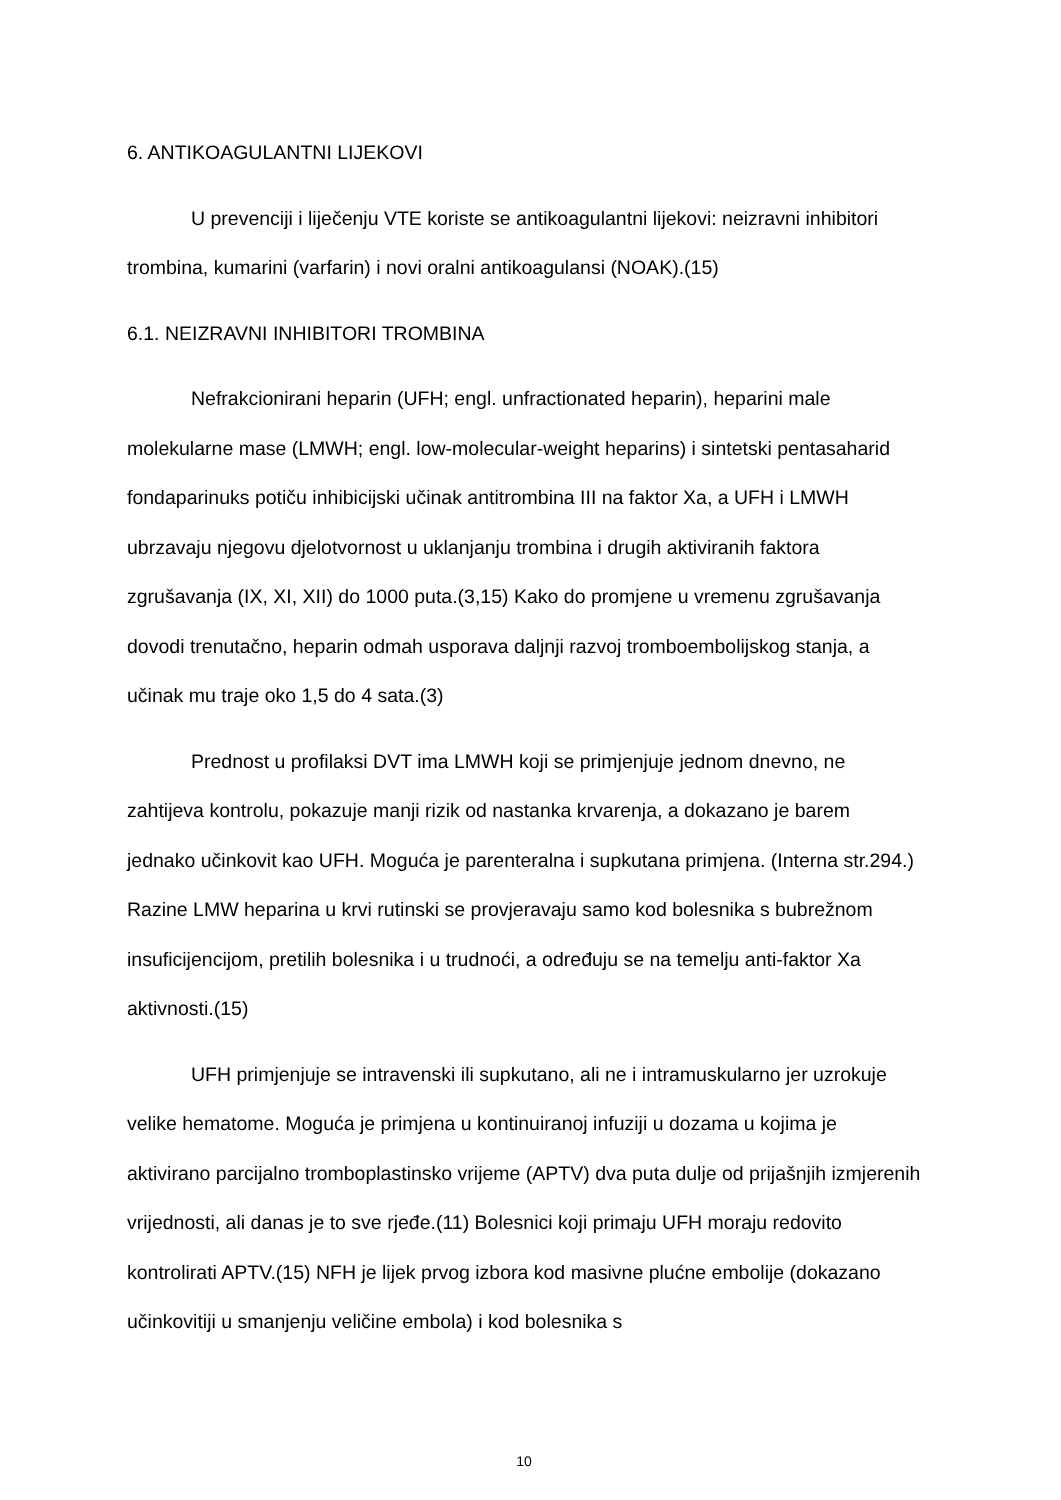6. ANTIKOAGULANTNI LIJEKOVI
U prevenciji i liječenju VTE koriste se antikoagulantni lijekovi: neizravni inhibitori trombina, kumarini (varfarin) i novi oralni antikoagulansi (NOAK).(15)
6.1. NEIZRAVNI INHIBITORI TROMBINA
Nefrakcionirani heparin (UFH; engl. unfractionated heparin), heparini male molekularne mase (LMWH; engl. low-molecular-weight heparins) i sintetski pentasaharid fondaparinuks potiču inhibicijski učinak antitrombina III na faktor Xa, a UFH i LMWH ubrzavaju njegovu djelotvornost u uklanjanju trombina i drugih aktiviranih faktora zgrušavanja (IX, XI, XII) do 1000 puta.(3,15) Kako do promjene u vremenu zgrušavanja dovodi trenutačno, heparin odmah usporava daljnji razvoj tromboembolijskog stanja, a učinak mu traje oko 1,5 do 4 sata.(3)
Prednost u profilaksi DVT ima LMWH koji se primjenjuje jednom dnevno, ne zahtijeva kontrolu, pokazuje manji rizik od nastanka krvarenja, a dokazano je barem jednako učinkovit kao UFH. Moguća je parenteralna i supkutana primjena. (Interna str.294.) Razine LMW heparina u krvi rutinski se provjeravaju samo kod bolesnika s bubrežnom insuficijencijom, pretilih bolesnika i u trudnoći, a određuju se na temelju anti-faktor Xa aktivnosti.(15)
UFH primjenjuje se intravenski ili supkutano, ali ne i intramuskularno jer uzrokuje velike hematome. Moguća je primjena u kontinuiranoj infuziji u dozama u kojima je aktivirano parcijalno tromboplastinsko vrijeme (APTV) dva puta dulje od prijašnjih izmjerenih vrijednosti, ali danas je to sve rjeđe.(11) Bolesnici koji primaju UFH moraju redovito kontrolirati APTV.(15) NFH je lijek prvog izbora kod masivne plućne embolije (dokazano učinkovitiji u smanjenju veličine embola) i kod bolesnika s
10